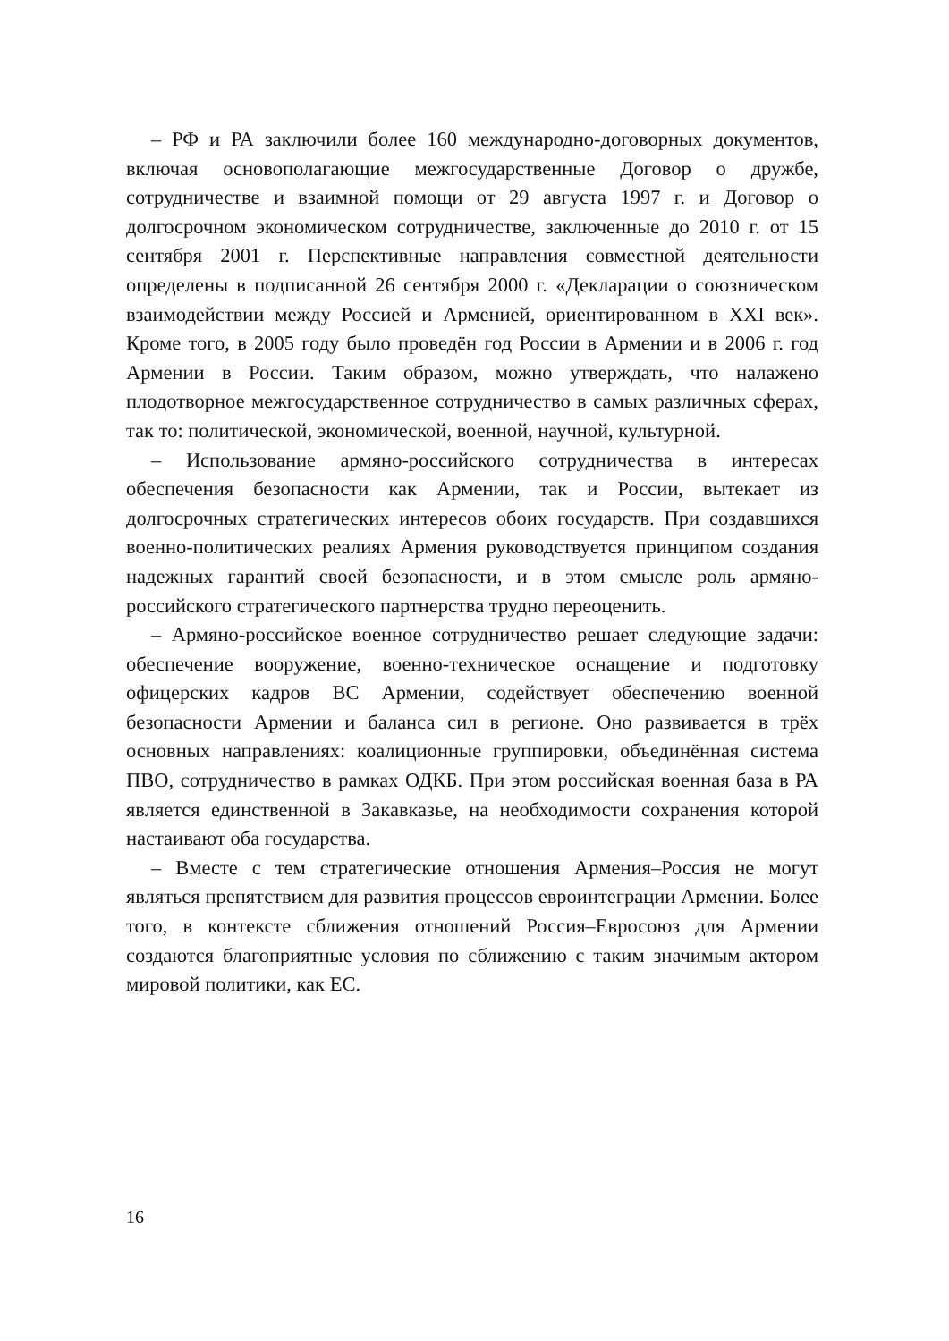– РФ и РА заключили более 160 международно-договорных документов, включая основополагающие межгосударственные Договор о дружбе, сотрудничестве и взаимной помощи от 29 августа 1997 г. и Договор о долгосрочном экономическом сотрудничестве, заключенные до 2010 г. от 15 сентября 2001 г. Перспективные направления совместной деятельности определены в подписанной 26 сентября 2000 г. «Декларации о союзническом взаимодействии между Россией и Арменией, ориентированном в XXI век». Кроме того, в 2005 году было проведён год России в Армении и в 2006 г. год Армении в России. Таким образом, можно утверждать, что налажено плодотворное межгосударственное сотрудничество в самых различных сферах, так то: политической, экономической, военной, научной, культурной.
– Использование армяно-российского сотрудничества в интересах обеспечения безопасности как Армении, так и России, вытекает из долгосрочных стратегических интересов обоих государств. При создавшихся военно-политических реалиях Армения руководствуется принципом создания надежных гарантий своей безопасности, и в этом смысле роль армяно-российского стратегического партнерства трудно переоценить.
– Армяно-российское военное сотрудничество решает следующие задачи: обеспечение вооружение, военно-техническое оснащение и подготовку офицерских кадров ВС Армении, содействует обеспечению военной безопасности Армении и баланса сил в регионе. Оно развивается в трёх основных направлениях: коалиционные группировки, объединённая система ПВО, сотрудничество в рамках ОДКБ. При этом российская военная база в РА является единственной в Закавказье, на необходимости сохранения которой настаивают оба государства.
– Вместе с тем стратегические отношения Армения–Россия не могут являться препятствием для развития процессов евроинтеграции Армении. Более того, в контексте сближения отношений Россия–Евросоюз для Армении создаются благоприятные условия по сближению с таким значимым актором мировой политики, как ЕС.
16